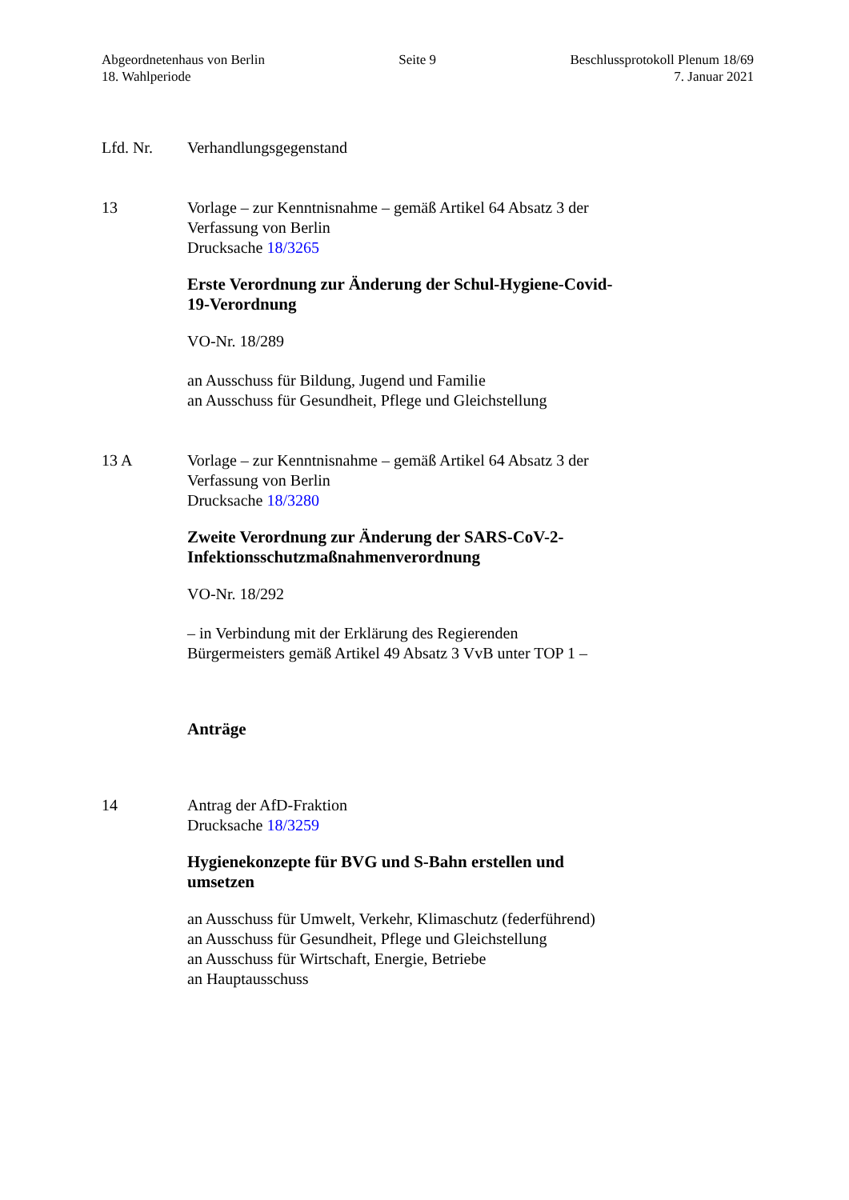Abgeordnetenhaus von Berlin
18. Wahlperiode
Seite 9 Beschlussprotokoll Plenum 18/69
7. Januar 2021
Lfd. Nr. Verhandlungsgegenstand
13 Vorlage – zur Kenntnisnahme – gemäß Artikel 64 Absatz 3 der Verfassung von Berlin
Drucksache 18/3265
Erste Verordnung zur Änderung der Schul-Hygiene-Covid-19-Verordnung
VO-Nr. 18/289
an Ausschuss für Bildung, Jugend und Familie
an Ausschuss für Gesundheit, Pflege und Gleichstellung
13 A Vorlage – zur Kenntnisnahme – gemäß Artikel 64 Absatz 3 der Verfassung von Berlin
Drucksache 18/3280
Zweite Verordnung zur Änderung der SARS-CoV-2-Infektionsschutzmaßnahmenverordnung
VO-Nr. 18/292
– in Verbindung mit der Erklärung des Regierenden Bürgermeisters gemäß Artikel 49 Absatz 3 VvB unter TOP 1 –
Anträge
14 Antrag der AfD-Fraktion
Drucksache 18/3259
Hygienekonzepte für BVG und S-Bahn erstellen und umsetzen
an Ausschuss für Umwelt, Verkehr, Klimaschutz (federführend)
an Ausschuss für Gesundheit, Pflege und Gleichstellung
an Ausschuss für Wirtschaft, Energie, Betriebe
an Hauptausschuss